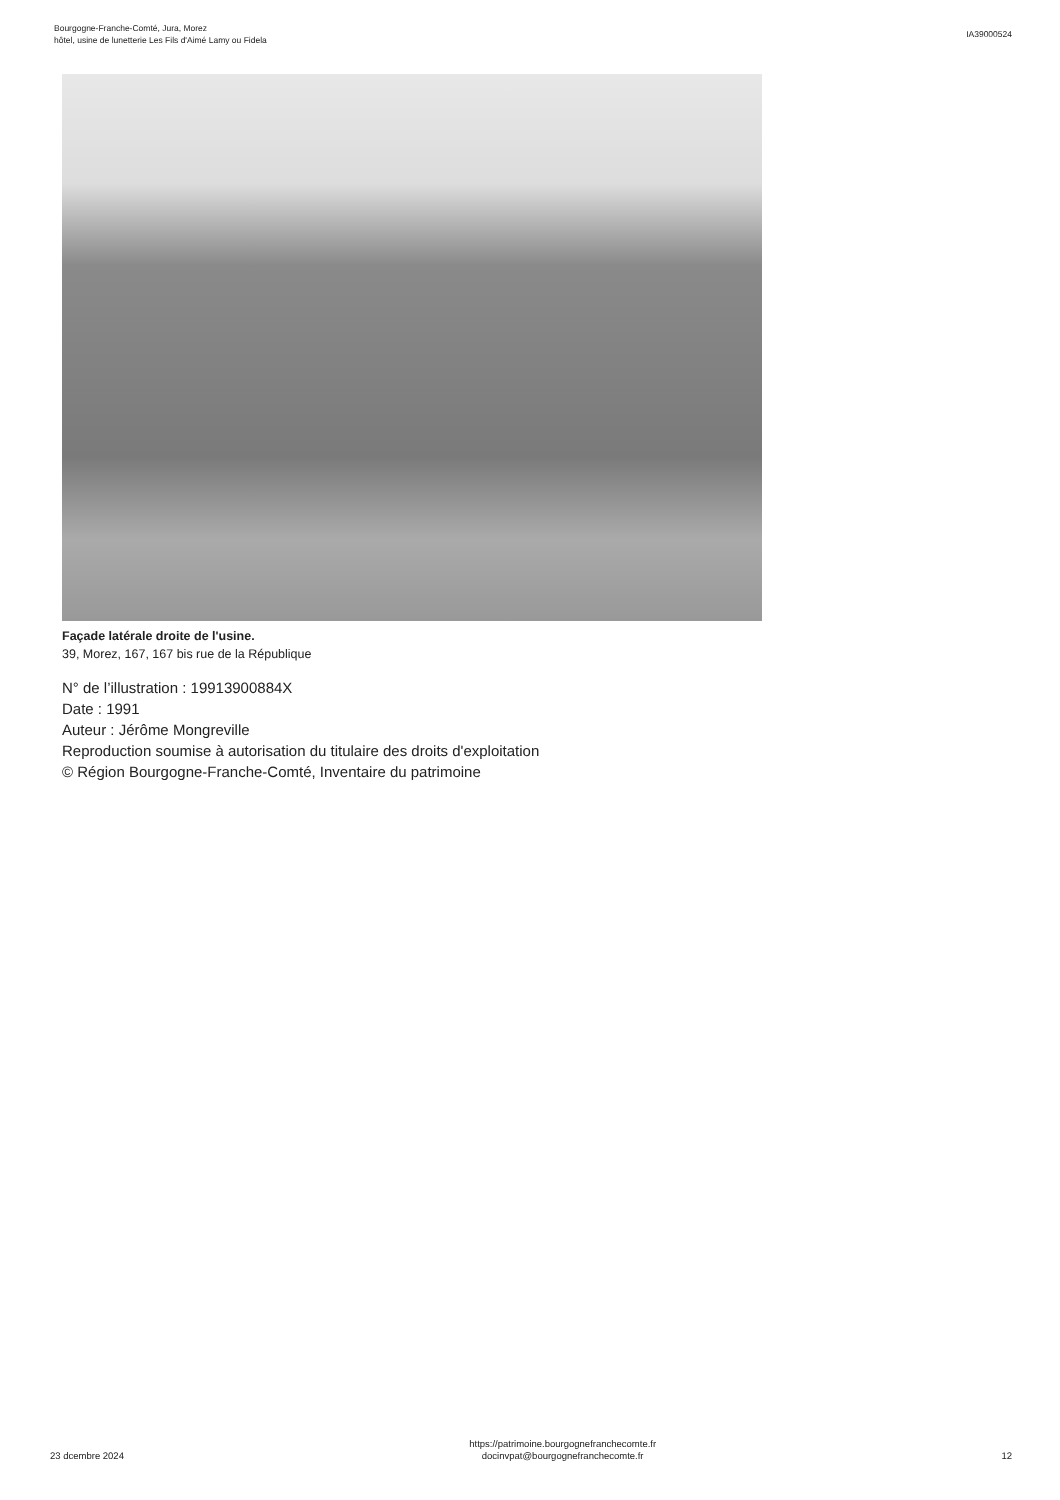Bourgogne-Franche-Comté, Jura, Morez
hôtel, usine de lunetterie Les Fils d'Aimé Lamy ou Fidela
IA39000524
Façade latérale droite de l'usine.
39, Morez, 167, 167 bis rue de la République
N° de l’illustration : 19913900884X
Date : 1991
Auteur : Jérôme Mongreville
Reproduction soumise à autorisation du titulaire des droits d'exploitation
© Région Bourgogne-Franche-Comté, Inventaire du patrimoine
23 dcembre 2024
https://patrimoine.bourgognefranchecomte.fr
docinvpat@bourgognefranchecomte.fr
12